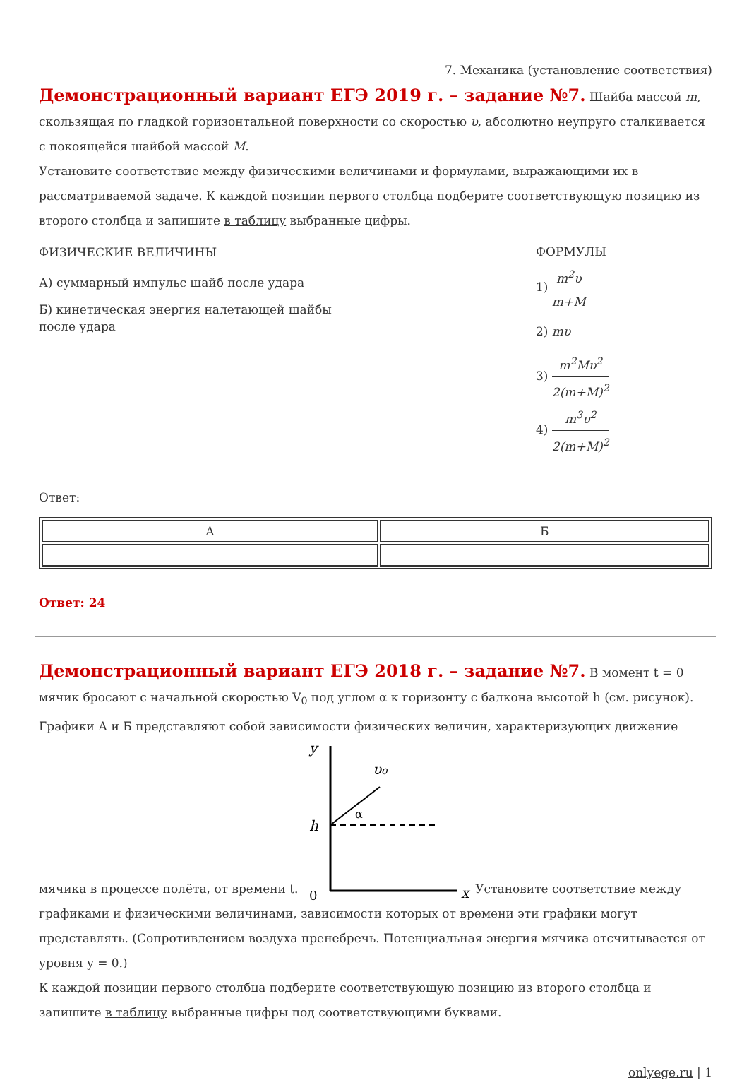7. Механика (установление соответствия)
Демонстрационный вариант ЕГЭ 2019 г. – задание №7. Шайба массой m, скользящая по гладкой горизонтальной поверхности со скоростью υ, абсолютно неупруго сталкивается с покоящейся шайбой массой M.
Установите соответствие между физическими величинами и формулами, выражающими их в рассматриваемой задаче. К каждой позиции первого столбца подберите соответствующую позицию из второго столбца и запишите в таблицу выбранные цифры.
ФИЗИЧЕСКИЕ ВЕЛИЧИНЫ
А) суммарный импульс шайб после удара
Б) кинетическая энергия налетающей шайбы после удара
ФОРМУЛЫ
1) m<sup>2</sup>υ m+M
2) mυ
3) m<sup>2</sup>Mυ<sup>2</sup> 2(m+M)<sup>2</sup>
4) m<sup>3</sup>υ<sup>2</sup> 2(m+M)<sup>2</sup>
Ответ:
| А | Б |
Ответ: 24
Демонстрационный вариант ЕГЭ 2018 г. – задание №7. В момент t = 0 мячик бросают с начальной скоростью V<sub>0</sub> под углом α к горизонту с балкона высотой h (см. рисунок). Графики А и Б представляют собой зависимости физических величин, характеризующих движение мячика в процессе полёта, от времени t.
y
x
0
h
υ₀
α
Установите соответствие между графиками и физическими величинами, зависимости которых от времени эти графики могут представлять. (Сопротивлением воздуха пренебречь. Потенциальная энергия мячика отсчитывается от уровня y = 0.)
К каждой позиции первого столбца подберите соответствующую позицию из второго столбца и запишите в таблицу выбранные цифры под соответствующими буквами.
onlyege.ru | 1